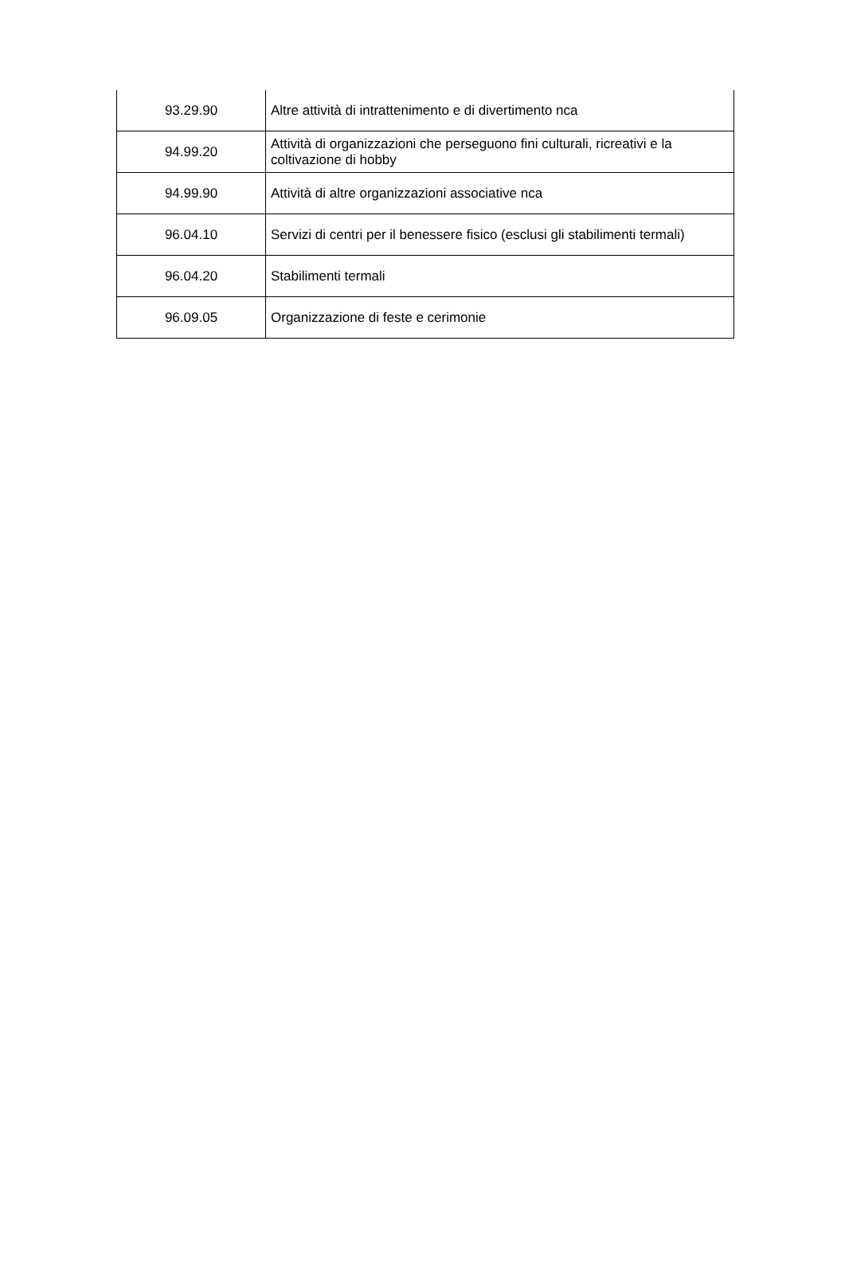| 93.29.90 | Altre attività di intrattenimento e di divertimento nca |
| 94.99.20 | Attività di organizzazioni che perseguono fini culturali, ricreativi e la coltivazione di hobby |
| 94.99.90 | Attività di altre organizzazioni associative nca |
| 96.04.10 | Servizi di centri per il benessere fisico (esclusi gli stabilimenti termali) |
| 96.04.20 | Stabilimenti termali |
| 96.09.05 | Organizzazione di feste e cerimonie |